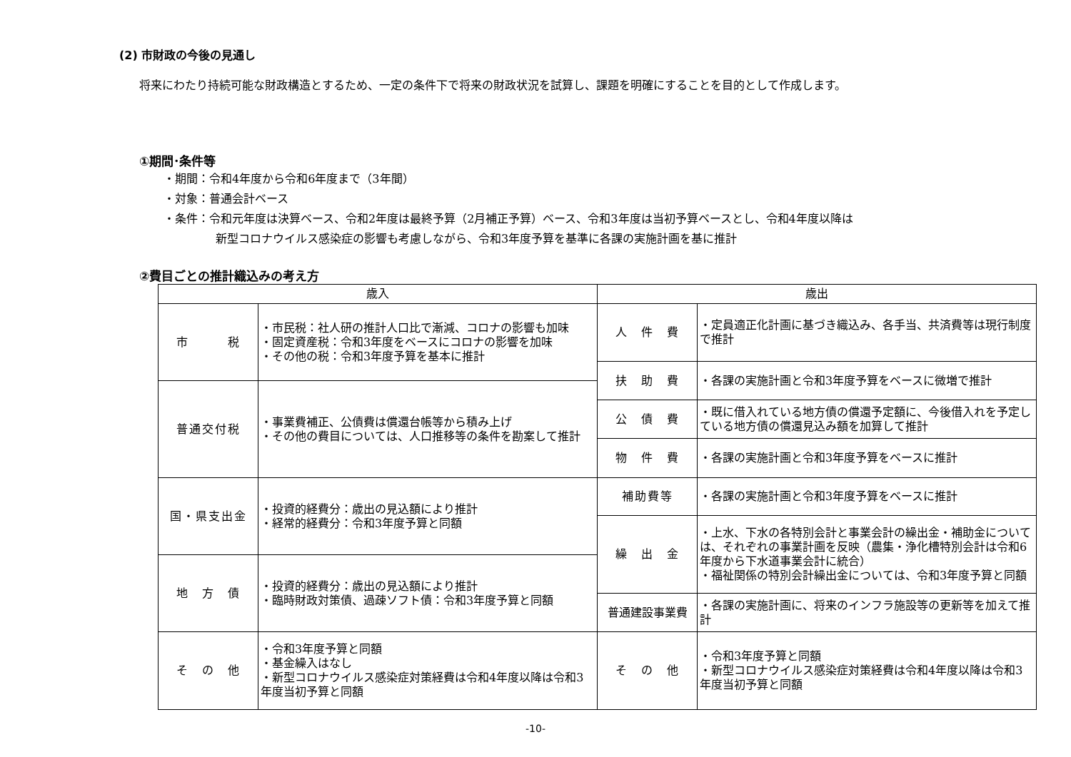(2) 市財政の今後の見通し
将来にわたり持続可能な財政構造とするため、一定の条件下で将来の財政状況を試算し、課題を明確にすることを目的として作成します。
①期間･条件等
・期間：令和4年度から令和6年度まで（3年間）
・対象：普通会計ベース
・条件：令和元年度は決算ベース、令和2年度は最終予算（2月補正予算）ベース、令和3年度は当初予算ベースとし、令和4年度以降は
新型コロナウイルス感染症の影響も考慮しながら、令和3年度予算を基準に各課の実施計画を基に推計
②費目ごとの推計織込みの考え方
| 歳入 | | 歳出 | |
| --- | --- | --- | --- |
| 市 税 | ・市民税：社人研の推計人口比で漸減、コロナの影響も加味 ・固定資産税：令和3年度をベースにコロナの影響を加味 ・その他の税：令和3年度予算を基本に推計 | 人 件 費 | ・定員適正化計画に基づき織込み、各手当、共済費等は現行制度で推計 |
| | | 扶 助 費 | ・各課の実施計画と令和3年度予算をベースに微増で推計 |
| 普通交付税 | ・事業費補正、公債費は償還台帳等から積み上げ ・その他の費目については、人口推移等の条件を勘案して推計 | | |
| | | 公 債 費 | ・既に借入れている地方債の償還予定額に、今後借入れを予定している地方債の償還見込み額を加算して推計 |
| | | 物 件 費 | ・各課の実施計画と令和3年度予算をベースに推計 |
| 国・県支出金 | ・投資的経費分：歳出の見込額により推計 ・経常的経費分：令和3年度予算と同額 | 補助費等 | ・各課の実施計画と令和3年度予算をベースに推計 |
| | | 繰 出 金 | ・上水、下水の各特別会計と事業会計の繰出金・補助金については、それぞれの事業計画を反映（農集・浄化槽特別会計は令和6年度から下水道事業会計に統合） ・福祉関係の特別会計繰出金については、令和3年度予算と同額 |
| 地 方 債 | ・投資的経費分：歳出の見込額により推計 ・臨時財政対策債、過疎ソフト債：令和3年度予算と同額 | | |
| | | 普通建設事業費 | ・各課の実施計画に、将来のインフラ施設等の更新等を加えて推計 |
| そ の 他 | ・令和3年度予算と同額 ・基金繰入はなし ・新型コロナウイルス感染症対策経費は令和4年度以降は令和3年度当初予算と同額 | そ の 他 | ・令和3年度予算と同額 ・新型コロナウイルス感染症対策経費は令和4年度以降は令和3年度当初予算と同額 |
-10-